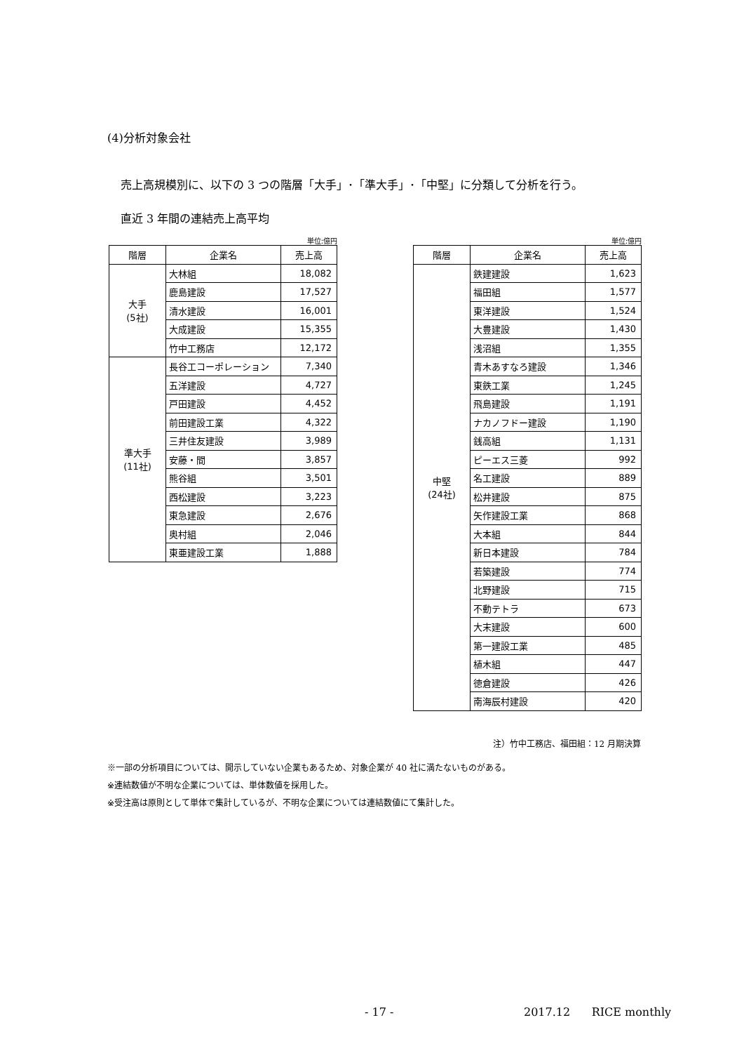(4)分析対象会社
売上高規模別に、以下の 3 つの階層「大手」･「準大手」･「中堅」に分類して分析を行う。
直近 3 年間の連結売上高平均
単位:億円
| 階層 | 企業名 | 売上高 |
| --- | --- | --- |
| 大手 (5社) | 大林組 | 18,082 |
| | 鹿島建設 | 17,527 |
| | 清水建設 | 16,001 |
| | 大成建設 | 15,355 |
| | 竹中工務店 | 12,172 |
| 準大手 (11社) | 長谷工コーポレーション | 7,340 |
| | 五洋建設 | 4,727 |
| | 戸田建設 | 4,452 |
| | 前田建設工業 | 4,322 |
| | 三井住友建設 | 3,989 |
| | 安藤・間 | 3,857 |
| | 熊谷組 | 3,501 |
| | 西松建設 | 3,223 |
| | 東急建設 | 2,676 |
| | 奥村組 | 2,046 |
| | 東亜建設工業 | 1,888 |
単位:億円
| 階層 | 企業名 | 売上高 |
| --- | --- | --- |
| 中堅 (24社) | 鉄建建設 | 1,623 |
| | 福田組 | 1,577 |
| | 東洋建設 | 1,524 |
| | 大豊建設 | 1,430 |
| | 浅沼組 | 1,355 |
| | 青木あすなろ建設 | 1,346 |
| | 東鉄工業 | 1,245 |
| | 飛島建設 | 1,191 |
| | ナカノフドー建設 | 1,190 |
| | 銭高組 | 1,131 |
| | ピーエス三菱 | 992 |
| | 名工建設 | 889 |
| | 松井建設 | 875 |
| | 矢作建設工業 | 868 |
| | 大本組 | 844 |
| | 新日本建設 | 784 |
| | 若築建設 | 774 |
| | 北野建設 | 715 |
| | 不動テトラ | 673 |
| | 大末建設 | 600 |
| | 第一建設工業 | 485 |
| | 植木組 | 447 |
| | 徳倉建設 | 426 |
| | 南海辰村建設 | 420 |
注）竹中工務店、福田組：12 月期決算
※一部の分析項目については、開示していない企業もあるため、対象企業が 40 社に満たないものがある。
※連結数値が不明な企業については、単体数値を採用した。
※受注高は原則として単体で集計しているが、不明な企業については連結数値にて集計した。
- 17 - 2017.12 RICE monthly